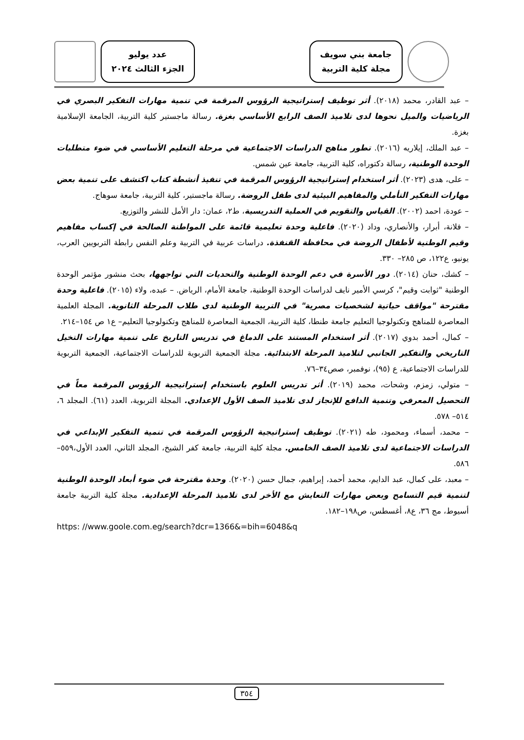عدد يوليو
الجزء الثالث ٢٠٢٤
جامعة بني سويف
مجلة كلية التربية
– عبد القادر، محمد (٢٠١٨). أثر توظيف إستراتيجية الرؤوس المرقمة في تنمية مهارات التفكير البصري في الرياضيات والميل نحوها لدى تلاميذ الصف الرابع الأساسي بغزة. رسالة ماجستير كلية التربية، الجامعة الإسلامية بغزة.
– عبد الملك، إيلاريه (٢٠١٦). تطور مناهج الدراسات الاجتماعية في مرحلة التعليم الأساسي في ضوء متطلبات الوحدة الوطنية، رسالة دكتوراه، كلية التربية، جامعة عين شمس.
– على، هدى (٢٠٢٣). أثر استخدام إستراتيجية الرؤوس المرقمة في تنفيذ أنشطة كتاب اكتشف على تنمية بعض مهارات التفكير التأملي والمفاهيم البيئية لدى طفل الروضة. رسالة ماجستير، كلية التربية، جامعة سوهاج.
– عودة، احمد (٢٠٠٢). القياس والتقويم في العملية التدريسية، ط٢، عمان: دار الأمل للنشر والتوزيع.
– فلانة، أبرار، والأنصاري، وداد (٢٠٢٠). فاعلية وحدة تعليمية قائمة على المواطنة الصالحة في إكساب مفاهيم وقيم الوطنية لأطفال الروضة في محافظة القنفذة. دراسات عربية في التربية وعلم النفس رابطة التربويين العرب، يونيو، ع١٢٢، ص ٢٨٥– ٣٣٠.
– كشك، حنان (٢٠١٤). دور الأسرة في دعم الوحدة الوطنية والتحديات التي تواجهها، بحث منشور مؤتمر الوحدة الوطنية "ثوابت وقيم"، كرسي الأمير نايف لدراسات الوحدة الوطنية، جامعة الأمام، الرياض. – عبده، ولاء (٢٠١٥). فاعلية وحدة مقترحة "مواقف حياتية لشخصيات مصرية" في التربية الوطنية لدى طلاب المرحلة الثانوية. المجلة العلمية المعاصرة للمناهج وتكنولوجيا التعليم جامعة طنطا، كلية التربية، الجمعية المعاصرة للمناهج وتكنولوجيا التعليم– ع١ ص ١٥٤–٢١٤.
– كمال، أحمد بدوي (٢٠١٧). أثر استخدام المستند على الدماغ في تدريس التاريخ على تنمية مهارات التخيل التاريخي والتفكير الجانبي لتلاميذ المرحلة الابتدائية. مجلة الجمعية التربوية للدراسات الاجتماعية، الجمعية التربوية للدراسات الاجتماعية، ع (٩٥)، نوفمبر، صص٣٤–٧٦.
– متولي، زمزم، وشحات، محمد (٢٠١٩). أثر تدريس العلوم باستخدام إستراتيجية الرؤوس المرقمة معاً في التحصيل المعرفي وتنمية الدافع للإنجاز لدى تلاميذ الصف الأول الإعدادي. المجلة التربوية، العدد (٦١). المجلد ٦، ٥١٤– ٥٧٨.
– محمد، أسماء، ومحمود، طه (٢٠٢١). توظيف إستراتيجية الرؤوس المرقمة في تنمية التفكير الإبداعي في الدراسات الاجتماعية لدى تلاميذ الصف الخامس. مجلة كلية التربية، جامعة كفر الشيخ، المجلد الثاني، العدد الأول،٥٥٩–٥٨٦.
– معبد، على كمال، عبد الدايم، محمد أحمد، إبراهيم، جمال حسن (٢٠٢٠). وحدة مقترحة في ضوء أبعاد الوحدة الوطنية لتنمية قيم التسامح وبعض مهارات التعايش مع الأخر لدى تلاميذ المرحلة الإعدادية. مجلة كلية التربية جامعة أسيوط، مج ٣٦، ع٨، أغسطس، ص١٩٨–١٨٢.
https: //www.goole.com.eg/search?dcr=1366&=bih=6048&q
٣٥٤